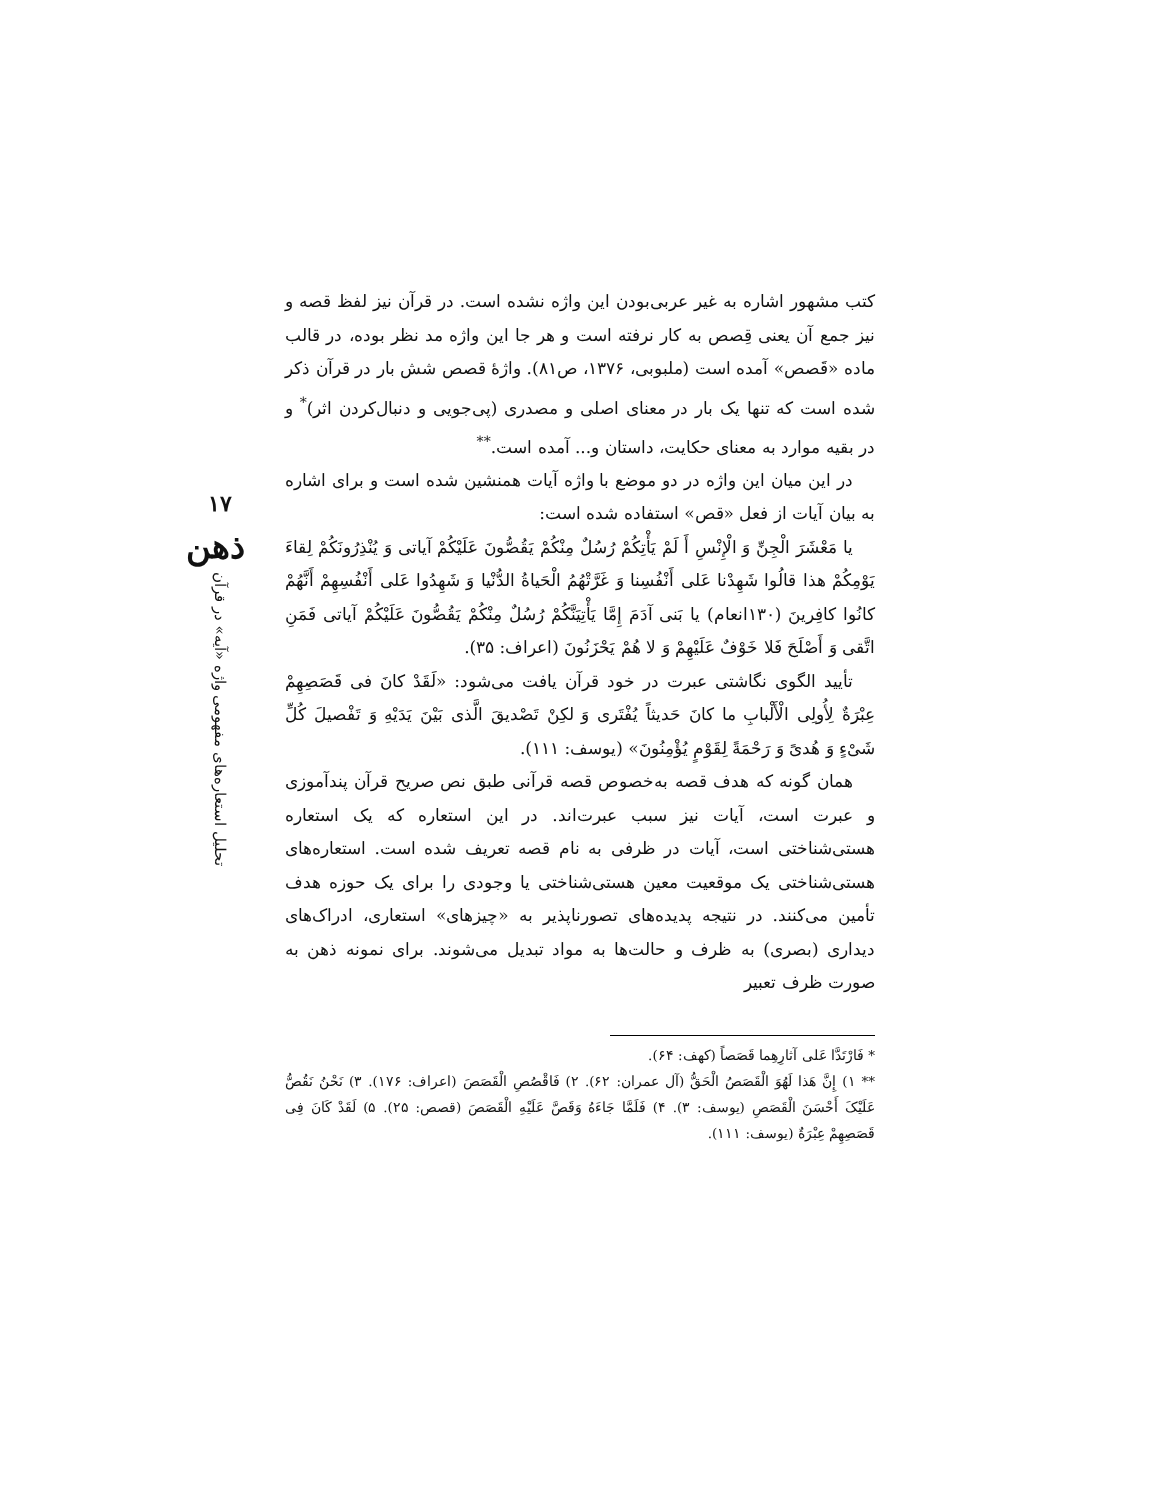١٧
ذهن
تحلیل استعاره‌های مفهومی واژه «آیه» در قرآن
کتب مشهور اشاره به غیر عربی‌بودن این واژه نشده است. در قرآن نیز لفظ قصه و نیز جمع آن یعنی قِصص به کار نرفته است و هر جا این واژه مد نظر بوده، در قالب ماده «قَصص» آمده است (ملبوبی، ١٣٧۶، ص٨١). واژۀ قصص شش بار در قرآن ذکر شده است که تنها یک بار در معنای اصلی و مصدری (پی‌جویی و دنبال‌کردن اثر)<sup>*</sup> و در بقیه موارد به معنای حکایت، داستان و... آمده است.<sup>**</sup>
در این میان این واژه در دو موضع با واژه آیات همنشین شده است و برای اشاره به بیان آیات از فعل «قص» استفاده شده است:
یا مَعْشَرَ الْجِنِّ وَ الْإِنْسِ أَ لَمْ یَأْتِكُمْ رُسُلٌ مِنْكُمْ یَقُصُّونَ عَلَیْكُمْ آیاتی وَ یُنْذِرُونَكُمْ لِقاءَ یَوْمِكُمْ هذا قالُوا شَهِدْنا عَلى أَنْفُسِنا وَ غَرَّتْهُمُ الْحَیاةُ الدُّنْیا وَ شَهِدُوا عَلى أَنْفُسِهِمْ أَنَّهُمْ كانُوا كافِرینَ (١٣٠انعام) یا بَنی آدَمَ إِمَّا یَأْتِیَنَّكُمْ رُسُلٌ مِنْكُمْ یَقُصُّونَ عَلَیْكُمْ آیاتی فَمَنِ اتَّقى وَ أَصْلَحَ فَلا خَوْفٌ عَلَیْهِمْ وَ لا هُمْ یَحْزَنُونَ (اعراف: ٣۵).
تأیید الگوی نگاشتی عبرت در خود قرآن یافت می‌شود: «لَقَدْ كانَ فی قَصَصِهِمْ عِبْرَةٌ لِأُولِی الْأَلْبابِ ما كانَ حَدیثاً یُفْتَرى وَ لكِنْ تَصْدیقَ الَّذی بَیْنَ یَدَیْهِ وَ تَفْصیلَ كُلِّ شَیْءٍ وَ هُدىً وَ رَحْمَةً لِقَوْمٍ یُؤْمِنُونَ» (یوسف: ١١١).
همان گونه که هدف قصه به‌خصوص قصه قرآنی طبق نص صریح قرآن پندآموزی و عبرت است، آیات نیز سبب عبرت‌اند. در این استعاره که یک استعاره هستی‌شناختی است، آیات در ظرفی به نام قصه تعریف شده است. استعاره‌های هستی‌شناختی یک موقعیت معین هستی‌شناختی یا وجودی را برای یک حوزه هدف تأمین می‌کنند. در نتیجه پدیده‌های تصورناپذیر به «چیزهای» استعاری، ادراک‌های دیداری (بصری) به ظرف و حالت‌ها به مواد تبدیل می‌شوند. برای نمونه ذهن به صورت ظرف تعبیر
* فَارْتَدَّا عَلى آثارِهِما قَصَصاً (کهف: ۶۴).
** ١) إِنَّ هَذا لَهُوَ الْقَصَصُ الْحَقُّ (آل عمران: ۶٢). ٢) فَاقْصُصِ الْقَصَصَ (اعراف: ١٧۶). ٣) نَحْنُ نَقُصُّ عَلَیْکَ أَحْسَنَ الْقَصَصِ (یوسف: ٣). ۴) فَلَمَّا جَاءَهُ وَقَصَّ عَلَیْهِ الْقَصَصَ (قصص: ٢۵). ۵) لَقَدْ کَانَ فِی قَصَصِهِمْ عِبْرَةٌ (یوسف: ١١١).